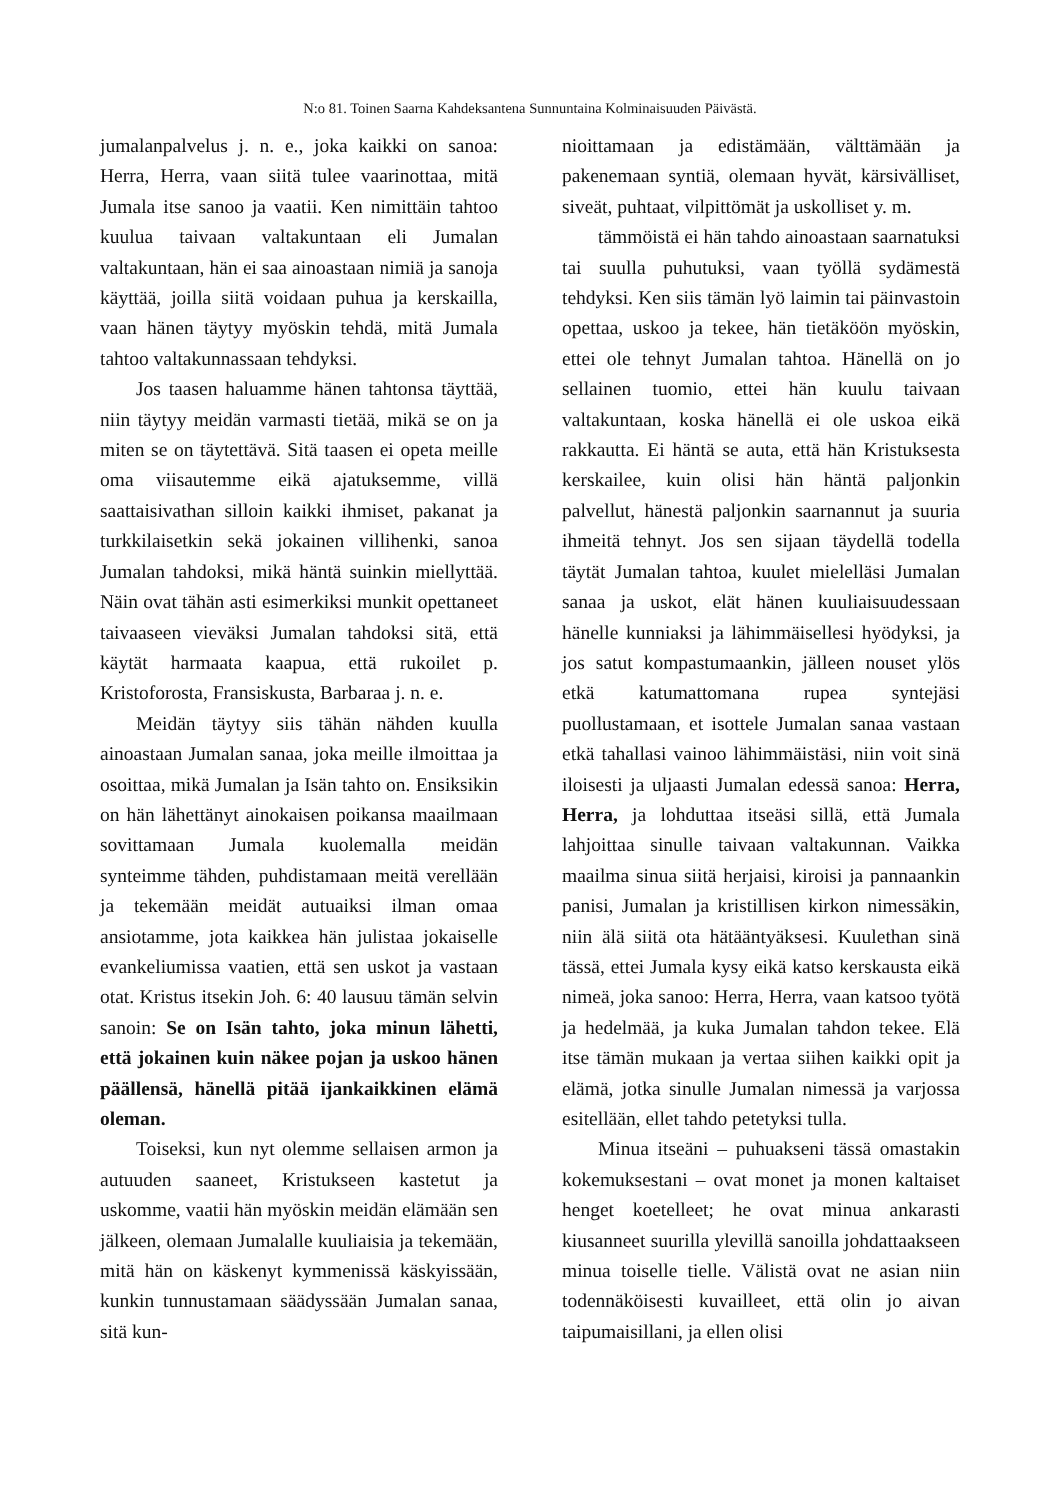N:o 81. Toinen Saarna Kahdeksantena Sunnuntaina Kolminaisuuden Päivästä.
jumalanpalvelus j. n. e., joka kaikki on sanoa: Herra, Herra, vaan siitä tulee vaarinottaa, mitä Jumala itse sanoo ja vaatii. Ken nimittäin tahtoo kuulua taivaan valtakuntaan eli Jumalan valtakuntaan, hän ei saa ainoastaan nimiä ja sanoja käyttää, joilla siitä voidaan puhua ja kerskailla, vaan hänen täytyy myöskin tehdä, mitä Jumala tahtoo valtakunnassaan tehdyksi.
Jos taasen haluamme hänen tahtonsa täyttää, niin täytyy meidän varmasti tietää, mikä se on ja miten se on täytettävä. Sitä taasen ei opeta meille oma viisautemme eikä ajatuksemme, villä saattaisivathan silloin kaikki ihmiset, pakanat ja turkkilaisetkin sekä jokainen villihenki, sanoa Jumalan tahdoksi, mikä häntä suinkin miellyttää. Näin ovat tähän asti esimerkiksi munkit opettaneet taivaaseen vieväksi Jumalan tahdoksi sitä, että käytät harmaata kaapua, että rukoilet p. Kristoforosta, Fransiskusta, Barbaraa j. n. e.
Meidän täytyy siis tähän nähden kuulla ainoastaan Jumalan sanaa, joka meille ilmoittaa ja osoittaa, mikä Jumalan ja Isän tahto on. Ensiksikin on hän lähettänyt ainokaisen poikansa maailmaan sovittamaan Jumala kuolemalla meidän synteimme tähden, puhdistamaan meitä verellään ja tekemään meidät autuaiksi ilman omaa ansiotamme, jota kaikkea hän julistaa jokaiselle evankeliumissa vaatien, että sen uskot ja vastaan otat. Kristus itsekin Joh. 6: 40 lausuu tämän selvin sanoin: Se on Isän tahto, joka minun lähetti, että jokainen kuin näkee pojan ja uskoo hänen päällensä, hänellä pitää ijankaikkinen elämä oleman.
Toiseksi, kun nyt olemme sellaisen armon ja autuuden saaneet, Kristukseen kastetut ja uskomme, vaatii hän myöskin meidän elämään sen jälkeen, olemaan Jumalalle kuuliaisia ja tekemään, mitä hän on käskenyt kymmenissä käskyissään, kunkin tunnustamaan säädyssään Jumalan sanaa, sitä kun-
nioittamaan ja edistämään, välttämään ja pakenemaan syntiä, olemaan hyvät, kärsivälliset, siveät, puhtaat, vilpittömät ja uskolliset y. m.
tämmöistä ei hän tahdo ainoastaan saarnatuksi tai suulla puhutuksi, vaan työllä sydämestä tehdyksi. Ken siis tämän lyö laimin tai päinvastoin opettaa, uskoo ja tekee, hän tietäköön myöskin, ettei ole tehnyt Jumalan tahtoa. Hänellä on jo sellainen tuomio, ettei hän kuulu taivaan valtakuntaan, koska hänellä ei ole uskoa eikä rakkautta. Ei häntä se auta, että hän Kristuksesta kerskailee, kuin olisi hän häntä paljonkin palvellut, hänestä paljonkin saarnannut ja suuria ihmeitä tehnyt. Jos sen sijaan täydellä todella täytät Jumalan tahtoa, kuulet mielelläsi Jumalan sanaa ja uskot, elät hänen kuuliaisuudessaan hänelle kunniaksi ja lähimmäisellesi hyödyksi, ja jos satut kompastumaankin, jälleen nouset ylös etkä katumattomana rupea syntejäsi puollustamaan, et isottele Jumalan sanaa vastaan etkä tahallasi vainoo lähimmäistäsi, niin voit sinä iloisesti ja uljaasti Jumalan edessä sanoa: Herra, Herra, ja lohduttaa itseäsi sillä, että Jumala lahjoittaa sinulle taivaan valtakunnan. Vaikka maailma sinua siitä herjaisi, kiroisi ja pannaankin panisi, Jumalan ja kristillisen kirkon nimessäkin, niin älä siitä ota hätääntyäksesi. Kuulethan sinä tässä, ettei Jumala kysy eikä katso kerskausta eikä nimeä, joka sanoo: Herra, Herra, vaan katsoo työtä ja hedelmää, ja kuka Jumalan tahdon tekee. Elä itse tämän mukaan ja vertaa siihen kaikki opit ja elämä, jotka sinulle Jumalan nimessä ja varjossa esitellään, ellet tahdo petetyksi tulla.
Minua itseäni – puhuakseni tässä omastakin kokemuksestani – ovat monet ja monen kaltaiset henget koetelleet; he ovat minua ankarasti kiusanneet suurilla ylevillä sanoilla johdattaakseen minua toiselle tielle. Välistä ovat ne asian niin todennäköisesti kuvailleet, että olin jo aivan taipumaisillani, ja ellen olisi